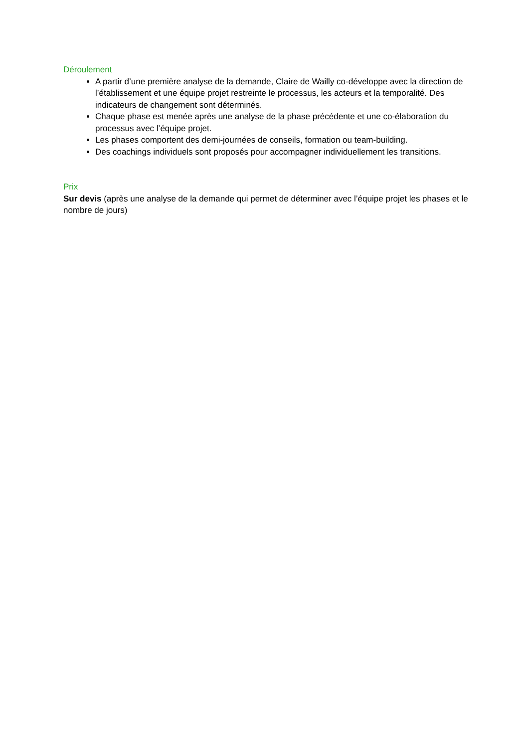Déroulement
A partir d’une première analyse de la demande, Claire de Wailly co-développe avec la direction de l’établissement et une équipe projet restreinte le processus, les acteurs et la temporalité. Des indicateurs de changement sont déterminés.
Chaque phase est menée après une analyse de la phase précédente et une co-élaboration du processus avec l’équipe projet.
Les phases comportent des demi-journées de conseils, formation ou team-building.
Des coachings individuels sont proposés pour accompagner individuellement les transitions.
Prix
Sur devis (après une analyse de la demande qui permet de déterminer avec l’équipe projet les phases et le nombre de jours)